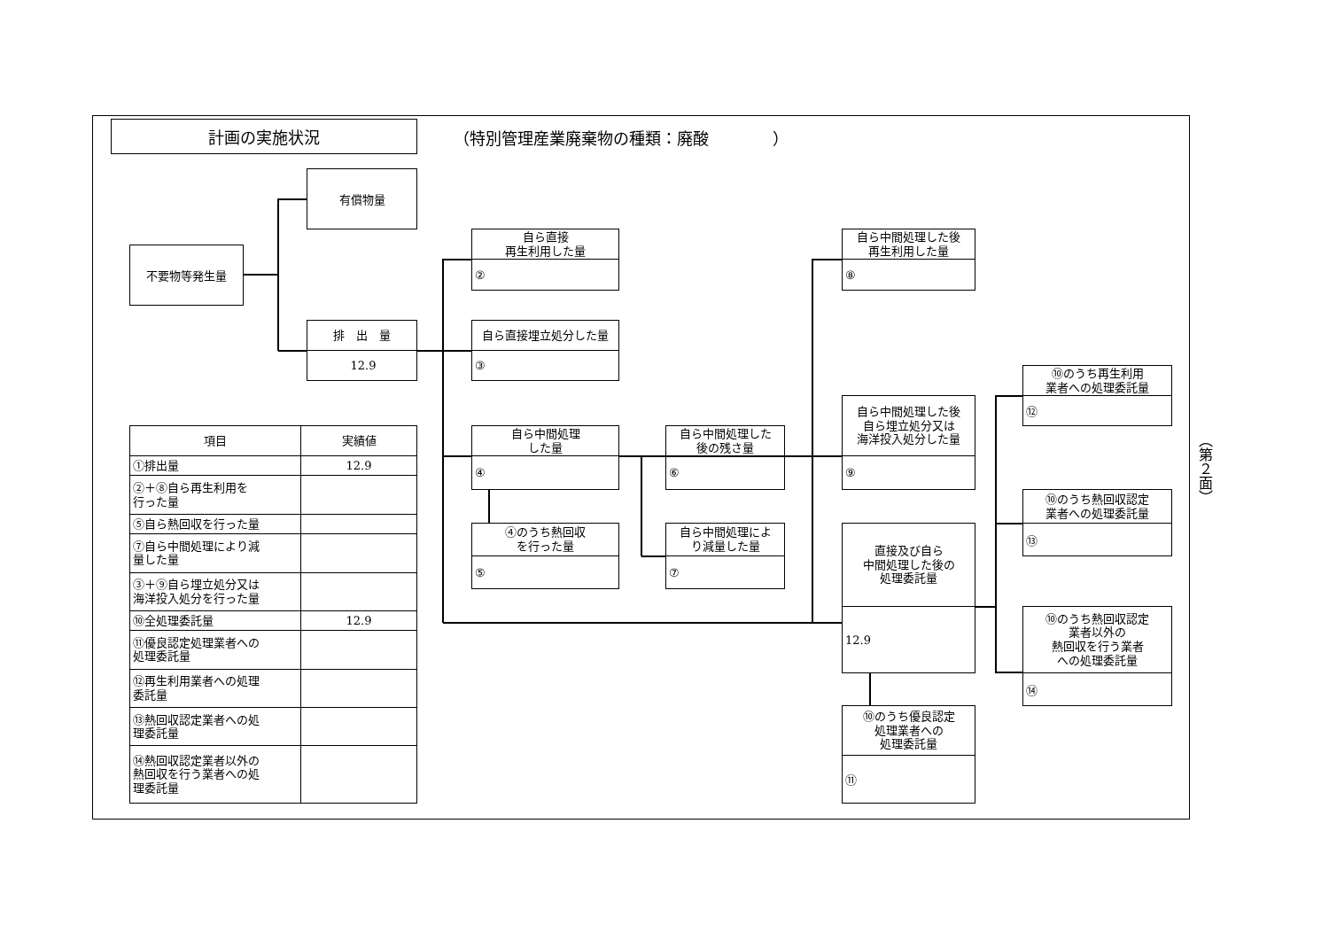計画の実施状況
（特別管理産業廃棄物の種類：廃酸　　　　）
不要物等発生量
有償物量
排　出　量
12.9
自ら直接
再生利用した量
②
自ら直接埋立処分した量
③
自ら中間処理
した量
④
④のうち熱回収
を行った量
⑤
自ら中間処理した
後の残さ量
⑥
自ら中間処理によ
り減量した量
⑦
自ら中間処理した後
再生利用した量
⑧
自ら中間処理した後
自ら埋立処分又は
海洋投入処分した量
⑨
直接及び自ら
中間処理した後の
処理委託量
12.9
⑩のうち優良認定
処理業者への
処理委託量
⑪
⑩のうち再生利用
業者への処理委託量
⑫
⑩のうち熱回収認定
業者への処理委託量
⑬
⑩のうち熱回収認定
業者以外の
熱回収を行う業者
への処理委託量
⑭
| 項目 | 実績値 |
| --- | --- |
| ①排出量 | 12.9 |
| ②＋⑧自ら再生利用を 行った量 | |
| ⑤自ら熱回収を行った量 | |
| ⑦自ら中間処理により減 量した量 | |
| ③＋⑨自ら埋立処分又は 海洋投入処分を行った量 | |
| ⑩全処理委託量 | 12.9 |
| ⑪優良認定処理業者への 処理委託量 | |
| ⑫再生利用業者への処理 委託量 | |
| ⑬熱回収認定業者への処 理委託量 | |
| ⑭熱回収認定業者以外の 熱回収を行う業者への処 理委託量 | |
（第２面）